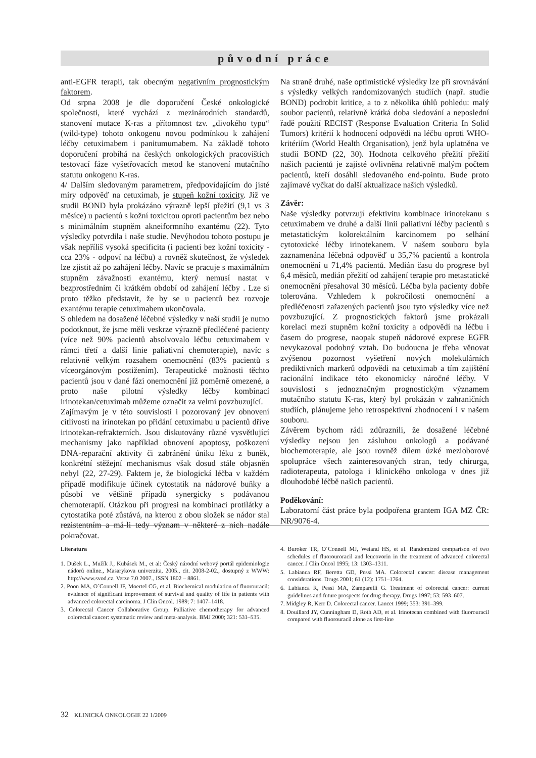původní práce
anti-EGFR terapii, tak obecným negativním prognostickým faktorem.
Od srpna 2008 je dle doporučení České onkologické společnosti, které vychází z mezinárodních standardů, stanovení mutace K-ras a přítomnost tzv. „divokého typu“ (wild-type) tohoto onkogenu novou podmínkou k zahájení léčby cetuximabem i panitumumabem. Na základě tohoto doporučení probíhá na českých onkologických pracovištích testovací fáze vyšetřovacích metod ke stanovení mutačního statutu onkogenu K-ras.
4/ Dalším sledovaným parametrem, předpovídajícím do jisté míry odpověď na cetuximab, je stupeň kožní toxicity. Již ve studii BOND byla prokázáno výrazně lepší přežití (9,1 vs 3 měsíce) u pacientů s kožní toxicitou oproti pacientům bez nebo s minimálním stupněm akneiformního exantému (22). Tyto výsledky potvrdila i naše studie. Nevýhodou tohoto postupu je však nepříliš vysoká specificita (i pacienti bez kožní toxicity - cca 23% - odpoví na léčbu) a rovněž skutečnost, že výsledek lze zjistit až po zahájení léčby. Navíc se pracuje s maximálním stupněm závažnosti exantému, který nemusí nastat v bezprostředním či krátkém období od zahájení léčby . Lze si proto těžko představit, že by se u pacientů bez rozvoje exantému terapie cetuximabem ukončovala.
S ohledem na dosažené léčebné výsledky v naší studii je nutno podotknout, že jsme měli veskrze výrazně předléčené pacienty (více než 90% pacientů absolvovalo léčbu cetuximabem v rámci třetí a další linie paliativní chemoterapie), navíc s relativně velkým rozsahem onemocnění (83% pacientů s víceorgánovým postižením). Terapeutické možnosti těchto pacientů jsou v dané fázi onemocnění již poměrně omezené, a proto naše pilotní výsledky léčby kombinací irinotekan/cetuximab můžeme označit za velmi povzbuzující.
Zajímavým je v této souvislosti i pozorovaný jev obnovení citlivosti na irinotekan po přidání cetuximabu u pacientů dříve irinotekan-refrakterních. Jsou diskutovány různé vysvětlující mechanismy jako například obnovení apoptosy, poškození DNA-reparační aktivity či zabránění úniku léku z buněk, konkrétní stěžejní mechanismus však dosud stále objasněn nebyl (22, 27-29). Faktem je, že biologická léčba v každém případě modifikuje účinek cytostatik na nádorové buňky a působí ve většině případů synergicky s podávanou chemoterapií. Otázkou při progresi na kombinaci protilátky a cytostatika poté zůstává, na kterou z obou složek se nádor stal rezistentním a má-li tedy význam v některé z nich nadále pokračovat.
Na straně druhé, naše optimistické výsledky lze při srovnávání s výsledky velkých randomizovaných studiích (např. studie BOND) podrobit kritice, a to z několika úhlů pohledu: malý soubor pacientů, relativně krátká doba sledování a neposlední řadě použití RECIST (Response Evaluation Criteria In Solid Tumors) kritérií k hodnocení odpovědi na léčbu oproti WHO-kritériím (World Health Organisation), jenž byla uplatněna ve studii BOND (22, 30). Hodnota celkového přežití přežití našich pacientů je zajisté ovlivněna relativně malým počtem pacientů, kteří dosáhli sledovaného end-pointu. Bude proto zajímavé vyčkat do další aktualizace našich výsledků.
Závěr:
Naše výsledky potvrzují efektivitu kombinace irinotekanu s cetuximabem ve druhé a další linii paliativní léčby pacientů s metastatickým kolorektálním karcinomem po selhání cytotoxické léčby irinotekanem. V našem souboru byla zaznamenána léčebná odpověď u 35,7% pacientů a kontrola onemocnění u 71,4% pacientů. Medián času do progrese byl 6,4 měsíců, medián přežití od zahájení terapie pro metastatické onemocnění přesahoval 30 měsíců. Léčba byla pacienty dobře tolerována. Vzhledem k pokročilosti onemocnění a předléčenosti zařazených pacientů jsou tyto výsledky více než povzbuzující. Z prognostických faktorů jsme prokázali korelaci mezi stupněm kožní toxicity a odpovědí na léčbu i časem do progrese, naopak stupeň nádorové exprese EGFR nevykazoval podobný vztah. Do budoucna je třeba věnovat zvýšenou pozornost vyšetření nových molekulárních prediktivních markerů odpovědi na cetuximab a tím zajištění racionální indikace této ekonomicky náročné léčby. V souvislosti s jednoznačným prognostickým významem mutačního statutu K-ras, který byl prokázán v zahraničních studiích, plánujeme jeho retrospektivní zhodnocení i v našem souboru.
Závěrem bychom rádi zdůraznili, že dosažené léčebné výsledky nejsou jen zásluhou onkologů a podávané biochemoterapie, ale jsou rovněž dílem úzké mezioborové spolupráce všech zainteresovaných stran, tedy chirurga, radioterapeuta, patologa i klinického onkologa v dnes již dlouhodobé léčbě našich pacientů.
Poděkování:
Laboratorní část práce byla podpořena grantem IGA MZ ČR: NR/9076-4.
Literatura
1. Dušek L., Mužík J., Kubásek M., et al: Český národní webový portál epidemiologie nádorů online., Masarykova univerzita, 2005., cit. 2008-2-02., dostupný z WWW: http://www.svod.cz. Verze 7.0 2007., ISSN 1802 – 8861.
2. Poon MA, O´Connell JF, Moertel CG, et al. Biochemical modulation of fluorouracil: evidence of significant improvement of survival and quality of life in patients with advanced colorectal carcinoma. J Clin Oncol. 1989; 7: 1407–1418.
3. Colorectal Cancer Collaborative Group. Palliative chemotherapy for advanced colorectal cancer: systematic review and meta-analysis. BMJ 2000; 321: 531–535.
4. Buroker TR, O´Connell MJ, Weiand HS, et al. Randomized comparison of two schedules of fluorouroracil and leucovorin in the treatment of advanced colorectal cancer. J Clin Oncol 1995; 13: 1303–1311.
5. Labianca RF, Beretta GD, Pessi MA. Colorectal cancer: disease management considerations. Drugs 2001; 61 (12): 1751–1764.
6. Labianca R, Pessi MA, Zamparelli G. Treatment of colorectal cancer: current guidelines and future prospects for drug therapy. Drugs 1997; 53: 593–607.
7. Midgley R, Kerr D. Colorectal cancer. Lancet 1999; 353: 391–399.
8. Douillard JY, Cunningham D, Roth AD, et al. Irinotecan combined with fluorouracil compared with fluorouracil alone as first-line
32 KLINICKÁ ONKOLOGIE 22 1/2009